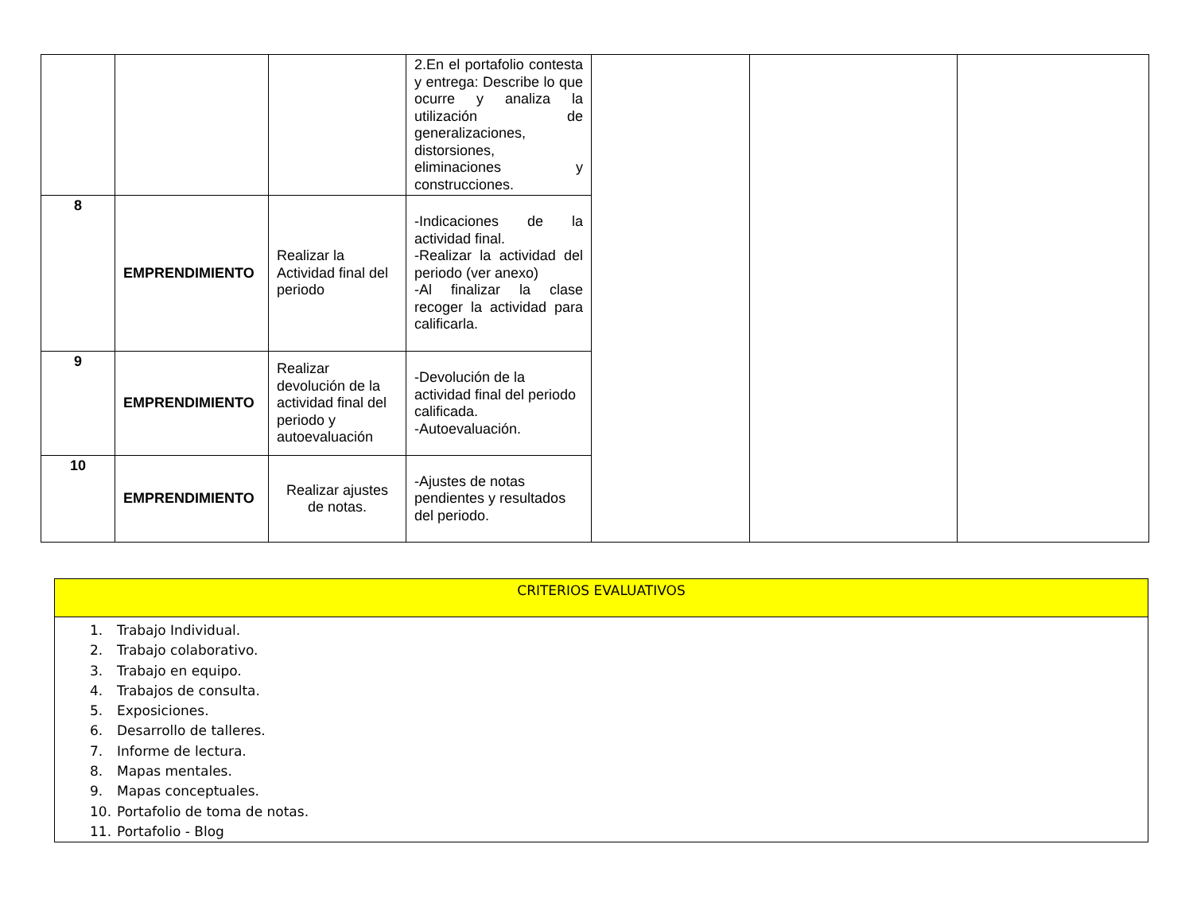| | | | 2.En el portafolio contesta y entrega: Describe lo que ocurre y analiza la utilización de generalizaciones, distorsiones, eliminaciones y construcciones. | | | |
| 8 | EMPRENDIMIENTO | Realizar la Actividad final del periodo | -Indicaciones de la actividad final. -Realizar la actividad del periodo (ver anexo) -Al finalizar la clase recoger la actividad para calificarla. | | | |
| 9 | EMPRENDIMIENTO | Realizar devolución de la actividad final del periodo y autoevaluación | -Devolución de la actividad final del periodo calificada. -Autoevaluación. | | | |
| 10 | EMPRENDIMIENTO | Realizar ajustes de notas. | -Ajustes de notas pendientes y resultados del periodo. | | | |
CRITERIOS EVALUATIVOS
1. Trabajo Individual.
2. Trabajo colaborativo.
3. Trabajo en equipo.
4. Trabajos de consulta.
5. Exposiciones.
6. Desarrollo de talleres.
7. Informe de lectura.
8. Mapas mentales.
9. Mapas conceptuales.
10. Portafolio de toma de notas.
11. Portafolio - Blog